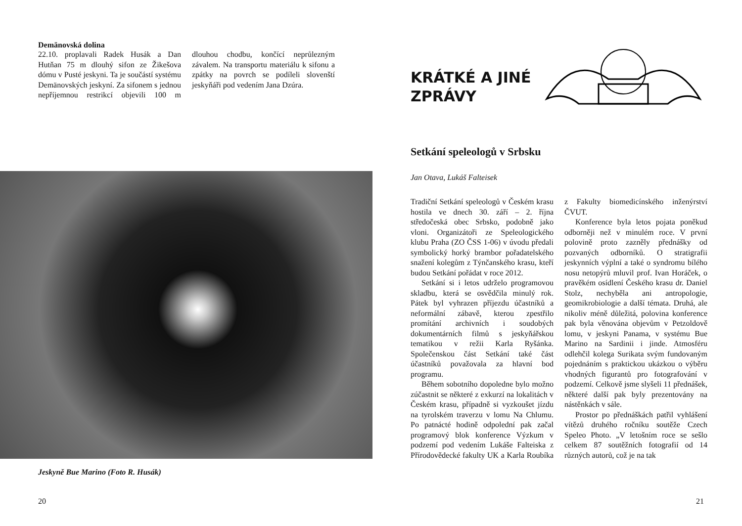Demänovská dolina
22.10. proplavali Radek Husák a Dan Hutňan 75 m dlouhý sifon ze Žikešova dómu v Pusté jeskyni. Ta je součástí systému Demänovských jeskyní. Za sifonem s jednou nepříjemnou restrikcí objevili 100 m dlouhou chodbu, končící neprůlezným závalem. Na transportu materiálu k sifonu a zpátky na povrch se podíleli slovenští jeskyňáři pod vedením Jana Dzúra.
Jeskyně Bue Marino (Foto R. Husák)
20
KRÁTKÉ A JINÉ ZPRÁVY
Setkání speleologů v Srbsku
Jan Otava, Lukáš Falteisek
Tradiční Setkání speleologů v Českém krasu hostila ve dnech 30. září – 2. října středočeská obec Srbsko, podobně jako vloni. Organizátoři ze Speleologického klubu Praha (ZO ČSS 1-06) v úvodu předali symbolický horký brambor pořadatelského snažení kolegům z Týnčanského krasu, kteří budou Setkání pořádat v roce 2012.
Setkání si i letos udrželo programovou skladbu, která se osvědčila minulý rok. Pátek byl vyhrazen příjezdu účastníků a neformální zábavě, kterou zpestřilo promítání archivních i soudobých dokumentárních filmů s jeskyňářskou tematikou v režii Karla Ryšánka. Společenskou část Setkání také část účastníků považovala za hlavní bod programu.
Během sobotního dopoledne bylo možno zúčastnit se některé z exkurzí na lokalitách v Českém krasu, případně si vyzkoušet jízdu na tyrolském traverzu v lomu Na Chlumu. Po patnácté hodině odpolední pak začal programový blok konference Výzkum v podzemí pod vedením Lukáše Falteiska z Přírodovědecké fakulty UK a Karla Roubíka z Fakulty biomedicínského inženýrství ČVUT.
Konference byla letos pojata poněkud odborněji než v minulém roce. V první polovině proto zazněly přednášky od pozvaných odborníků. O stratigrafii jeskynních výplní a také o syndromu bílého nosu netopýrů mluvil prof. Ivan Horáček, o pravěkém osídlení Českého krasu dr. Daniel Stolz, nechyběla ani antropologie, geomikrobiologie a další témata. Druhá, ale nikoliv méně důležitá, polovina konference pak byla věnována objevům v Petzoldově lomu, v jeskyni Panama, v systému Bue Marino na Sardinii i jinde. Atmosféru odlehčil kolega Surikata svým fundovaným pojednáním s praktickou ukázkou o výběru vhodných figurantů pro fotografování v podzemí. Celkově jsme slyšeli 11 přednášek, některé další pak byly prezentovány na nástěnkách v sále.
Prostor po přednáškách patřil vyhlášení vítězů druhého ročníku soutěže Czech Speleo Photo. „V letošním roce se sešlo celkem 87 soutěžních fotografií od 14 různých autorů, což je na tak
21